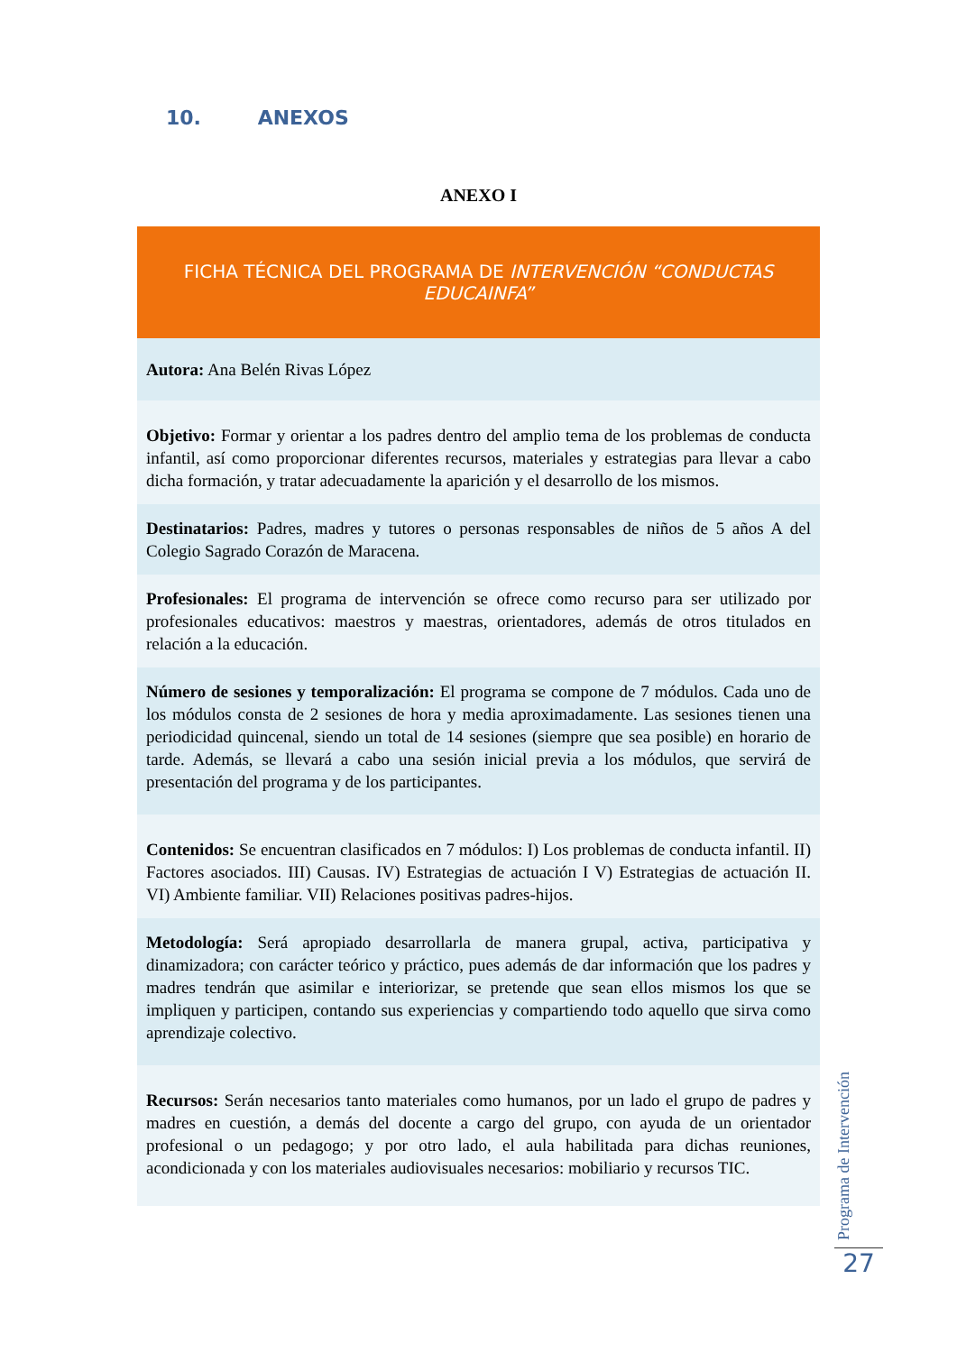10. ANEXOS
ANEXO I
| FICHA TÉCNICA DEL PROGRAMA DE INTERVENCIÓN “CONDUCTAS EDUCAINFA” |
| --- |
| Autora: Ana Belén Rivas López |
| Objetivo: Formar y orientar a los padres dentro del amplio tema de los problemas de conducta infantil, así como proporcionar diferentes recursos, materiales y estrategias para llevar a cabo dicha formación, y tratar adecuadamente la aparición y el desarrollo de los mismos. |
| Destinatarios: Padres, madres y tutores o personas responsables de niños de 5 años A del Colegio Sagrado Corazón de Maracena. |
| Profesionales: El programa de intervención se ofrece como recurso para ser utilizado por profesionales educativos: maestros y maestras, orientadores, además de otros titulados en relación a la educación. |
| Número de sesiones y temporalización: El programa se compone de 7 módulos. Cada uno de los módulos consta de 2 sesiones de hora y media aproximadamente. Las sesiones tienen una periodicidad quincenal, siendo un total de 14 sesiones (siempre que sea posible) en horario de tarde. Además, se llevará a cabo una sesión inicial previa a los módulos, que servirá de presentación del programa y de los participantes. |
| Contenidos: Se encuentran clasificados en 7 módulos: I) Los problemas de conducta infantil. II) Factores asociados. III) Causas. IV) Estrategias de actuación I V) Estrategias de actuación II. VI) Ambiente familiar. VII) Relaciones positivas padres-hijos. |
| Metodología: Será apropiado desarrollarla de manera grupal, activa, participativa y dinamizadora; con carácter teórico y práctico, pues además de dar información que los padres y madres tendrán que asimilar e interiorizar, se pretende que sean ellos mismos los que se impliquen y participen, contando sus experiencias y compartiendo todo aquello que sirva como aprendizaje colectivo. |
| Recursos: Serán necesarios tanto materiales como humanos, por un lado el grupo de padres y madres en cuestión, a demás del docente a cargo del grupo, con ayuda de un orientador profesional o un pedagogo; y por otro lado, el aula habilitada para dichas reuniones, acondicionada y con los materiales audiovisuales necesarios: mobiliario y recursos TIC. |
Programa de Intervención
27